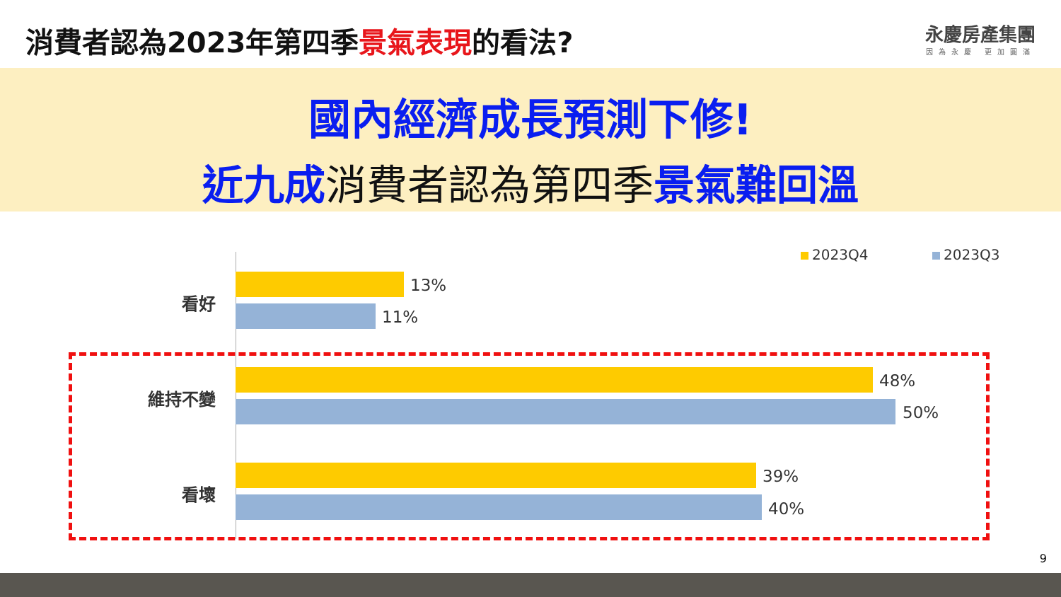消費者認為2023年第四季景氣表現的看法?
永慶房產集團
因為永慶 更加圓滿
國內經濟成長預測下修!
近九成消費者認為第四季景氣難回溫
2023Q4 2023Q3
看好
13%
11%
維持不變
48%
50%
看壞
39%
40%
9